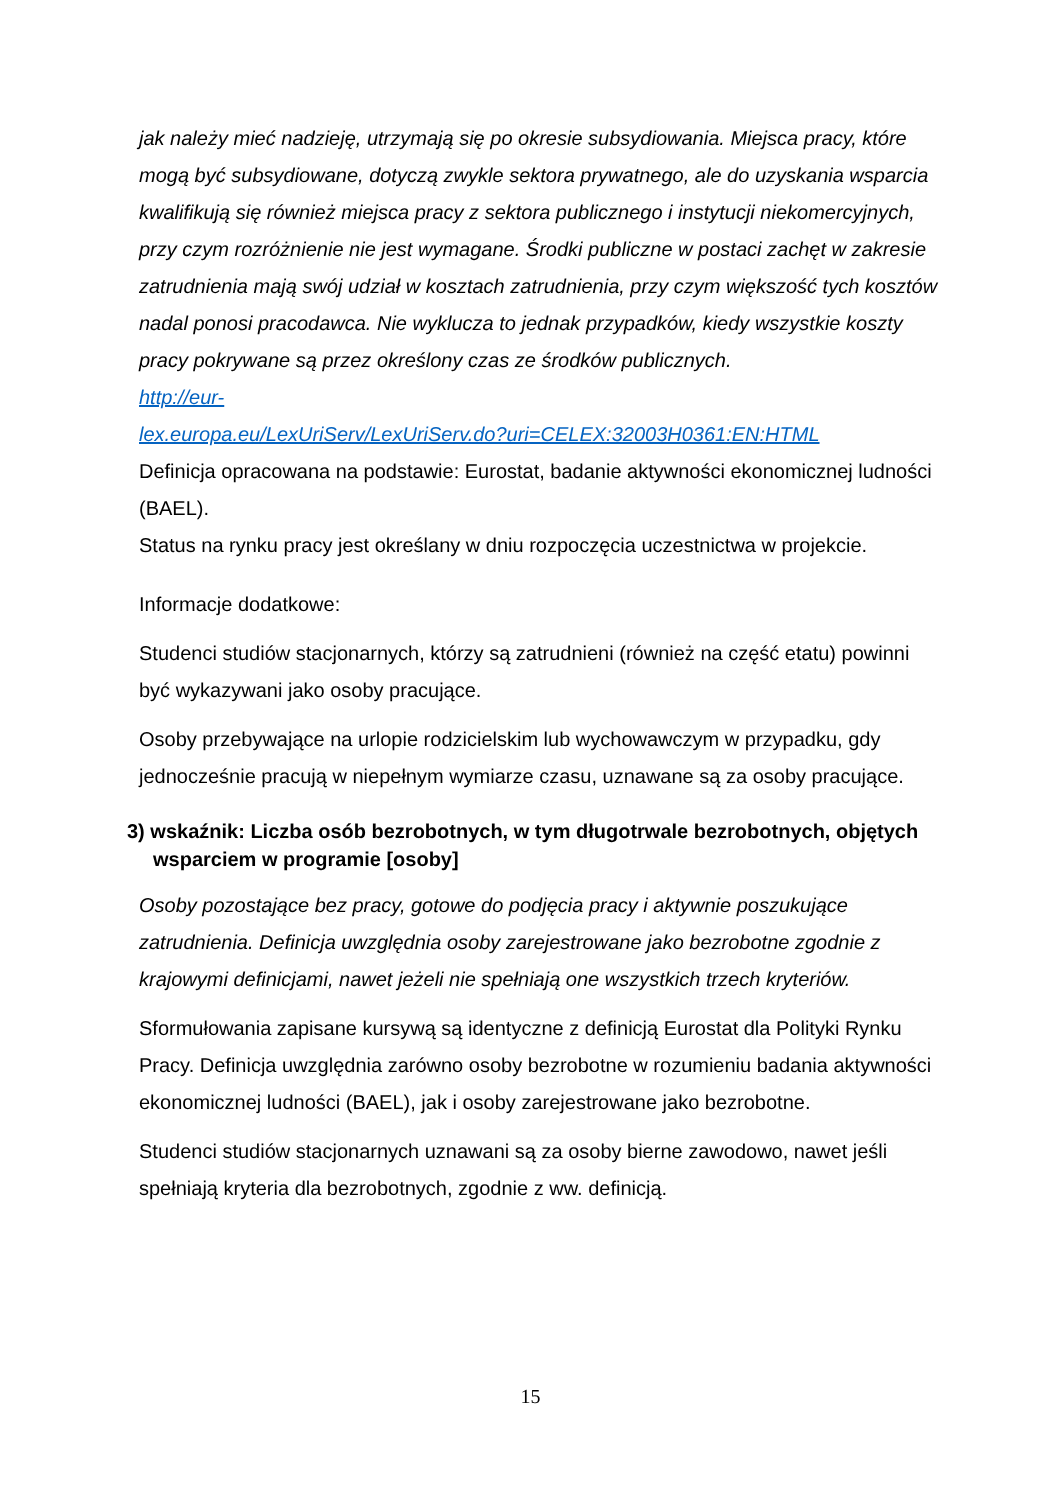jak należy mieć nadzieję, utrzymają się po okresie subsydiowania. Miejsca pracy, które mogą być subsydiowane, dotyczą zwykle sektora prywatnego, ale do uzyskania wsparcia kwalifikują się również miejsca pracy z sektora publicznego i instytucji niekomercyjnych, przy czym rozróżnienie nie jest wymagane. Środki publiczne w postaci zachęt w zakresie zatrudnienia mają swój udział w kosztach zatrudnienia, przy czym większość tych kosztów nadal ponosi pracodawca. Nie wyklucza to jednak przypadków, kiedy wszystkie koszty pracy pokrywane są przez określony czas ze środków publicznych.
http://eur-
lex.europa.eu/LexUriServ/LexUriServ.do?uri=CELEX:32003H0361:EN:HTML
Definicja opracowana na podstawie: Eurostat, badanie aktywności ekonomicznej ludności (BAEL).
Status na rynku pracy jest określany w dniu rozpoczęcia uczestnictwa w projekcie.
Informacje dodatkowe:
Studenci studiów stacjonarnych, którzy są zatrudnieni (również na część etatu) powinni być wykazywani jako osoby pracujące.
Osoby przebywające na urlopie rodzicielskim lub wychowawczym w przypadku, gdy jednocześnie pracują w niepełnym wymiarze czasu, uznawane są za osoby pracujące.
3) wskaźnik: Liczba osób bezrobotnych, w tym długotrwale bezrobotnych, objętych wsparciem w programie [osoby]
Osoby pozostające bez pracy, gotowe do podjęcia pracy i aktywnie poszukujące zatrudnienia. Definicja uwzględnia osoby zarejestrowane jako bezrobotne zgodnie z krajowymi definicjami, nawet jeżeli nie spełniają one wszystkich trzech kryteriów.
Sformułowania zapisane kursywą są identyczne z definicją Eurostat dla Polityki Rynku Pracy. Definicja uwzględnia zarówno osoby bezrobotne w rozumieniu badania aktywności ekonomicznej ludności (BAEL), jak i osoby zarejestrowane jako bezrobotne.
Studenci studiów stacjonarnych uznawani są za osoby bierne zawodowo, nawet jeśli spełniają kryteria dla bezrobotnych, zgodnie z ww. definicją.
15